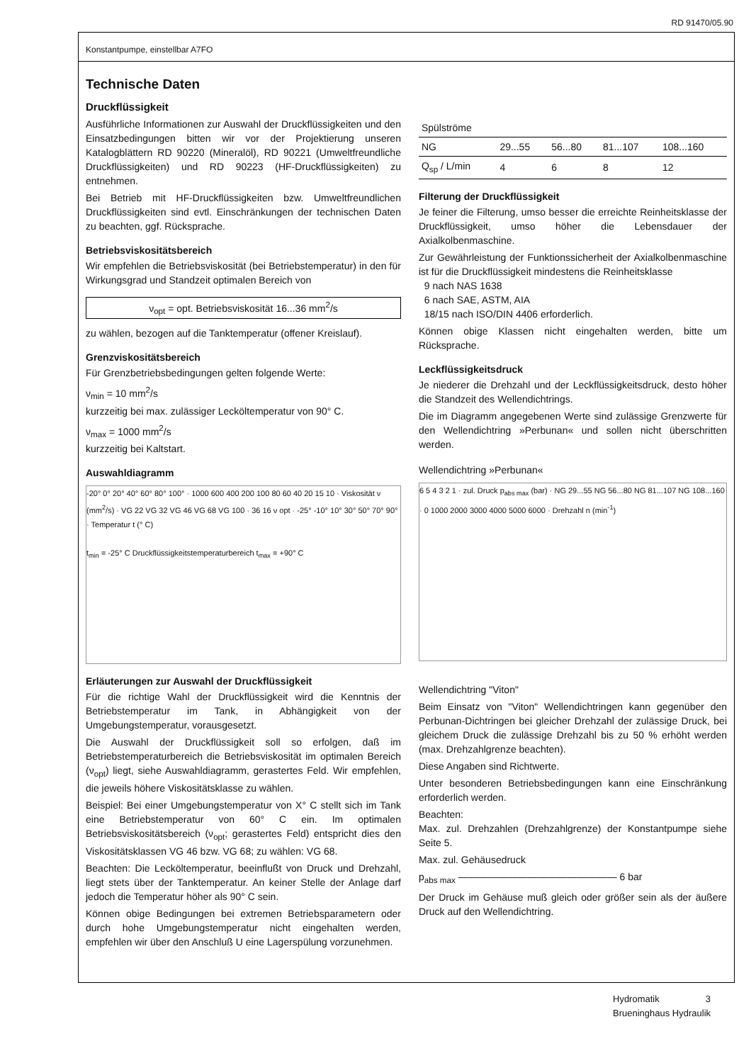RD 91470/05.90
Konstantpumpe, einstellbar A7FO
Technische Daten
Druckflüssigkeit
Ausführliche Informationen zur Auswahl der Druckflüssigkeiten und den Einsatzbedingungen bitten wir vor der Projektierung unseren Katalogblättern RD 90220 (Mineralöl), RD 90221 (Umweltfreundliche Druckflüssigkeiten) und RD 90223 (HF-Druckflüssigkeiten) zu entnehmen.
Bei Betrieb mit HF-Druckflüssigkeiten bzw. Umweltfreundlichen Druckflüssigkeiten sind evtl. Einschränkungen der technischen Daten zu beachten, ggf. Rücksprache.
Betriebsviskositätsbereich
Wir empfehlen die Betriebsviskosität (bei Betriebstemperatur) in den für Wirkungsgrad und Standzeit optimalen Bereich von
ν<sub>opt</sub> = opt. Betriebsviskosität 16...36 mm<sup>2</sup>/s
zu wählen, bezogen auf die Tanktemperatur (offener Kreislauf).
Grenzviskositätsbereich
Für Grenzbetriebsbedingungen gelten folgende Werte:
ν<sub>min</sub> = 10 mm<sup>2</sup>/s
kurzzeitig bei max. zulässiger Lecköltemperatur von 90° C.
ν<sub>max</sub> = 1000 mm<sup>2</sup>/s
kurzzeitig bei Kaltstart.
Auswahldiagramm
-20° 0° 20° 40° 60° 80° 100° · 1000 600 400 200 100 80 60 40 20 15 10 · Viskosität ν (mm<sup>2</sup>/s) · VG 22 VG 32 VG 46 VG 68 VG 100 · 36 16 ν opt · -25° -10° 10° 30° 50° 70° 90° · Temperatur t (° C)
t<sub>min</sub> = -25° C Druckflüssigkeitstemperaturbereich t<sub>max</sub> = +90° C
Erläuterungen zur Auswahl der Druckflüssigkeit
Für die richtige Wahl der Druckflüssigkeit wird die Kenntnis der Betriebstemperatur im Tank, in Abhängigkeit von der Umgebungstemperatur, vorausgesetzt.
Die Auswahl der Druckflüssigkeit soll so erfolgen, daß im Betriebstemperaturbereich die Betriebsviskosität im optimalen Bereich (ν<sub>opt</sub>) liegt, siehe Auswahldiagramm, gerastertes Feld. Wir empfehlen, die jeweils höhere Viskositätsklasse zu wählen.
Beispiel: Bei einer Umgebungstemperatur von X° C stellt sich im Tank eine Betriebstemperatur von 60° C ein. Im optimalen Betriebsviskositätsbereich (ν<sub>opt</sub>; gerastertes Feld) entspricht dies den Viskositätsklassen VG 46 bzw. VG 68; zu wählen: VG 68.
Beachten: Die Lecköltemperatur, beeinflußt von Druck und Drehzahl, liegt stets über der Tanktemperatur. An keiner Stelle der Anlage darf jedoch die Temperatur höher als 90° C sein.
Können obige Bedingungen bei extremen Betriebsparametern oder durch hohe Umgebungstemperatur nicht eingehalten werden, empfehlen wir über den Anschluß U eine Lagerspülung vorzunehmen.
| Spülströme | | | | |
| NG | 29...55 | 56...80 | 81...107 | 108...160 |
| Q<sub>sp</sub> / L/min | 4 | 6 | 8 | 12 |
Filterung der Druckflüssigkeit
Je feiner die Filterung, umso besser die erreichte Reinheitsklasse der Druckflüssigkeit, umso höher die Lebensdauer der Axialkolbenmaschine.
Zur Gewährleistung der Funktionssicherheit der Axialkolbenmaschine ist für die Druckflüssigkeit mindestens die Reinheitsklasse
9 nach NAS 1638
6 nach SAE, ASTM, AIA
18/15 nach ISO/DIN 4406 erforderlich.
Können obige Klassen nicht eingehalten werden, bitte um Rücksprache.
Leckflüssigkeitsdruck
Je niederer die Drehzahl und der Leckflüssigkeitsdruck, desto höher die Standzeit des Wellendichtrings.
Die im Diagramm angegebenen Werte sind zulässige Grenzwerte für den Wellendichtring »Perbunan« und sollen nicht überschritten werden.
Wellendichtring »Perbunan«
6 5 4 3 2 1 · zul. Druck p<sub>abs max</sub> (bar) · NG 29...55 NG 56...80 NG 81...107 NG 108...160 · 0 1000 2000 3000 4000 5000 6000 · Drehzahl n (min<sup>-1</sup>)
Wellendichtring "Viton"
Beim Einsatz von "Viton" Wellendichtringen kann gegenüber den Perbunan-Dichtringen bei gleicher Drehzahl der zulässige Druck, bei gleichem Druck die zulässige Drehzahl bis zu 50 % erhöht werden (max. Drehzahlgrenze beachten).
Diese Angaben sind Richtwerte.
Unter besonderen Betriebsbedingungen kann eine Einschränkung erforderlich werden.
Beachten:
Max. zul. Drehzahlen (Drehzahlgrenze) der Konstantpumpe siehe Seite 5.
Max. zul. Gehäusedruck
p<sub>abs max</sub> ———————————————— 6 bar
Der Druck im Gehäuse muß gleich oder größer sein als der äußere Druck auf den Wellendichtring.
Hydromatik 3
Brueninghaus Hydraulik